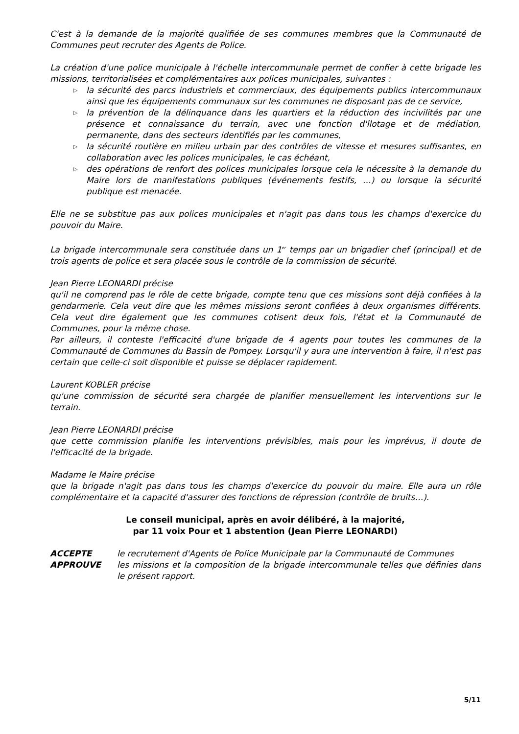C'est à la demande de la majorité qualifiée de ses communes membres que la Communauté de Communes peut recruter des Agents de Police.
La création d'une police municipale à l'échelle intercommunale permet de confier à cette brigade les missions, territorialisées et complémentaires aux polices municipales, suivantes :
▷ la sécurité des parcs industriels et commerciaux, des équipements publics intercommunaux ainsi que les équipements communaux sur les communes ne disposant pas de ce service,
▷ la prévention de la délinquance dans les quartiers et la réduction des incivilités par une présence et connaissance du terrain, avec une fonction d'îlotage et de médiation, permanente, dans des secteurs identifiés par les communes,
▷ la sécurité routière en milieu urbain par des contrôles de vitesse et mesures suffisantes, en collaboration avec les polices municipales, le cas échéant,
▷ des opérations de renfort des polices municipales lorsque cela le nécessite à la demande du Maire lors de manifestations publiques (événements festifs, …) ou lorsque la sécurité publique est menacée.
Elle ne se substitue pas aux polices municipales et n'agit pas dans tous les champs d'exercice du pouvoir du Maire.
La brigade intercommunale sera constituée dans un 1<sup>er</sup> temps par un brigadier chef (principal) et de trois agents de police et sera placée sous le contrôle de la commission de sécurité.
Jean Pierre LEONARDI précise
qu'il ne comprend pas le rôle de cette brigade, compte tenu que ces missions sont déjà confiées à la gendarmerie. Cela veut dire que les mêmes missions seront confiées à deux organismes différents. Cela veut dire également que les communes cotisent deux fois, l'état et la Communauté de Communes, pour la même chose.
Par ailleurs, il conteste l'efficacité d'une brigade de 4 agents pour toutes les communes de la Communauté de Communes du Bassin de Pompey. Lorsqu'il y aura une intervention à faire, il n'est pas certain que celle-ci soit disponible et puisse se déplacer rapidement.
Laurent KOBLER précise
qu'une commission de sécurité sera chargée de planifier mensuellement les interventions sur le terrain.
Jean Pierre LEONARDI précise
que cette commission planifie les interventions prévisibles, mais pour les imprévus, il doute de l'efficacité de la brigade.
Madame le Maire précise
que la brigade n'agit pas dans tous les champs d'exercice du pouvoir du maire. Elle aura un rôle complémentaire et la capacité d'assurer des fonctions de répression (contrôle de bruits…).
Le conseil municipal, après en avoir délibéré, à la majorité,
par 11 voix Pour et 1 abstention (Jean Pierre LEONARDI)
| ACCEPTE | le recrutement d'Agents de Police Municipale par la Communauté de Communes |
| APPROUVE | les missions et la composition de la brigade intercommunale telles que définies dans le présent rapport. |
5/11